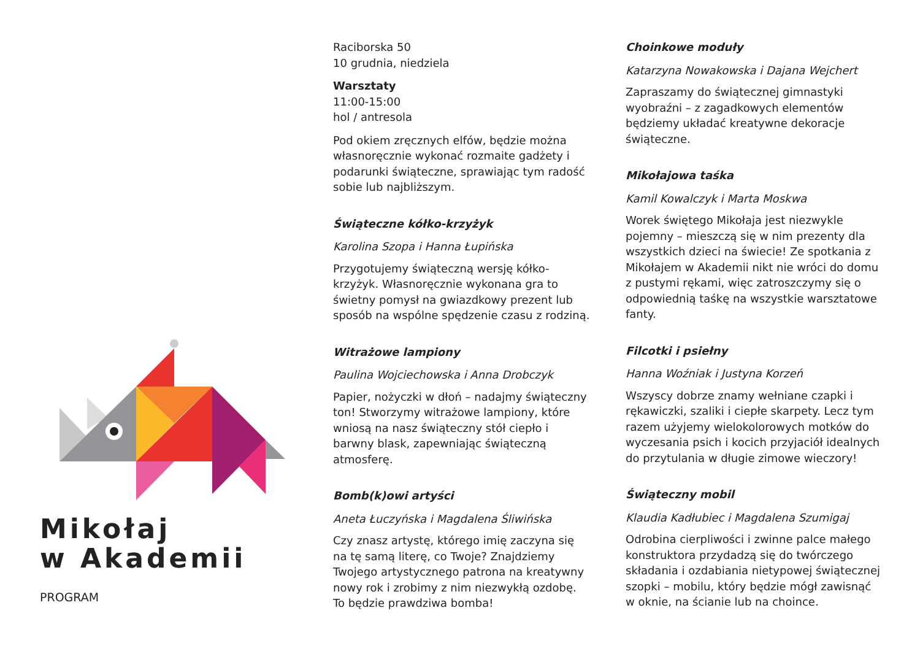Mikołaj
w Akademii
PROGRAM
Raciborska 50
10 grudnia, niedziela
Warsztaty
11:00-15:00
hol / antresola
Pod okiem zręcznych elfów, będzie można własnoręcznie wykonać rozmaite gadżety i podarunki świąteczne, sprawiając tym radość sobie lub najbliższym.
Świąteczne kółko-krzyżyk
Karolina Szopa i Hanna Łupińska
Przygotujemy świąteczną wersję kółko-krzyżyk. Własnoręcznie wykonana gra to świetny pomysł na gwiazdkowy prezent lub sposób na wspólne spędzenie czasu z rodziną.
Witrażowe lampiony
Paulina Wojciechowska i Anna Drobczyk
Papier, nożyczki w dłoń – nadajmy świąteczny ton! Stworzymy witrażowe lampiony, które wniosą na nasz świąteczny stół ciepło i barwny blask, zapewniając świąteczną atmosferę.
Bomb(k)owi artyści
Aneta Łuczyńska i Magdalena Śliwińska
Czy znasz artystę, którego imię zaczyna się na tę samą literę, co Twoje? Znajdziemy Twojego artystycznego patrona na kreatywny nowy rok i zrobimy z nim niezwykłą ozdobę. To będzie prawdziwa bomba!
Choinkowe moduły
Katarzyna Nowakowska i Dajana Wejchert
Zapraszamy do świątecznej gimnastyki wyobraźni – z zagadkowych elementów będziemy układać kreatywne dekoracje świąteczne.
Mikołajowa taśka
Kamil Kowalczyk i Marta Moskwa
Worek świętego Mikołaja jest niezwykle pojemny – mieszczą się w nim prezenty dla wszystkich dzieci na świecie! Ze spotkania z Mikołajem w Akademii nikt nie wróci do domu z pustymi rękami, więc zatroszczymy się o odpowiednią taśkę na wszystkie warsztatowe fanty.
Filcotki i psiełny
Hanna Woźniak i Justyna Korzeń
Wszyscy dobrze znamy wełniane czapki i rękawiczki, szaliki i ciepłe skarpety. Lecz tym razem użyjemy wielokolorowych motków do wyczesania psich i kocich przyjaciół idealnych do przytulania w długie zimowe wieczory!
Świąteczny mobil
Klaudia Kadłubiec i Magdalena Szumigaj
Odrobina cierpliwości i zwinne palce małego konstruktora przydadzą się do twórczego składania i ozdabiania nietypowej świątecznej szopki – mobilu, który będzie mógł zawisnąć w oknie, na ścianie lub na choince.